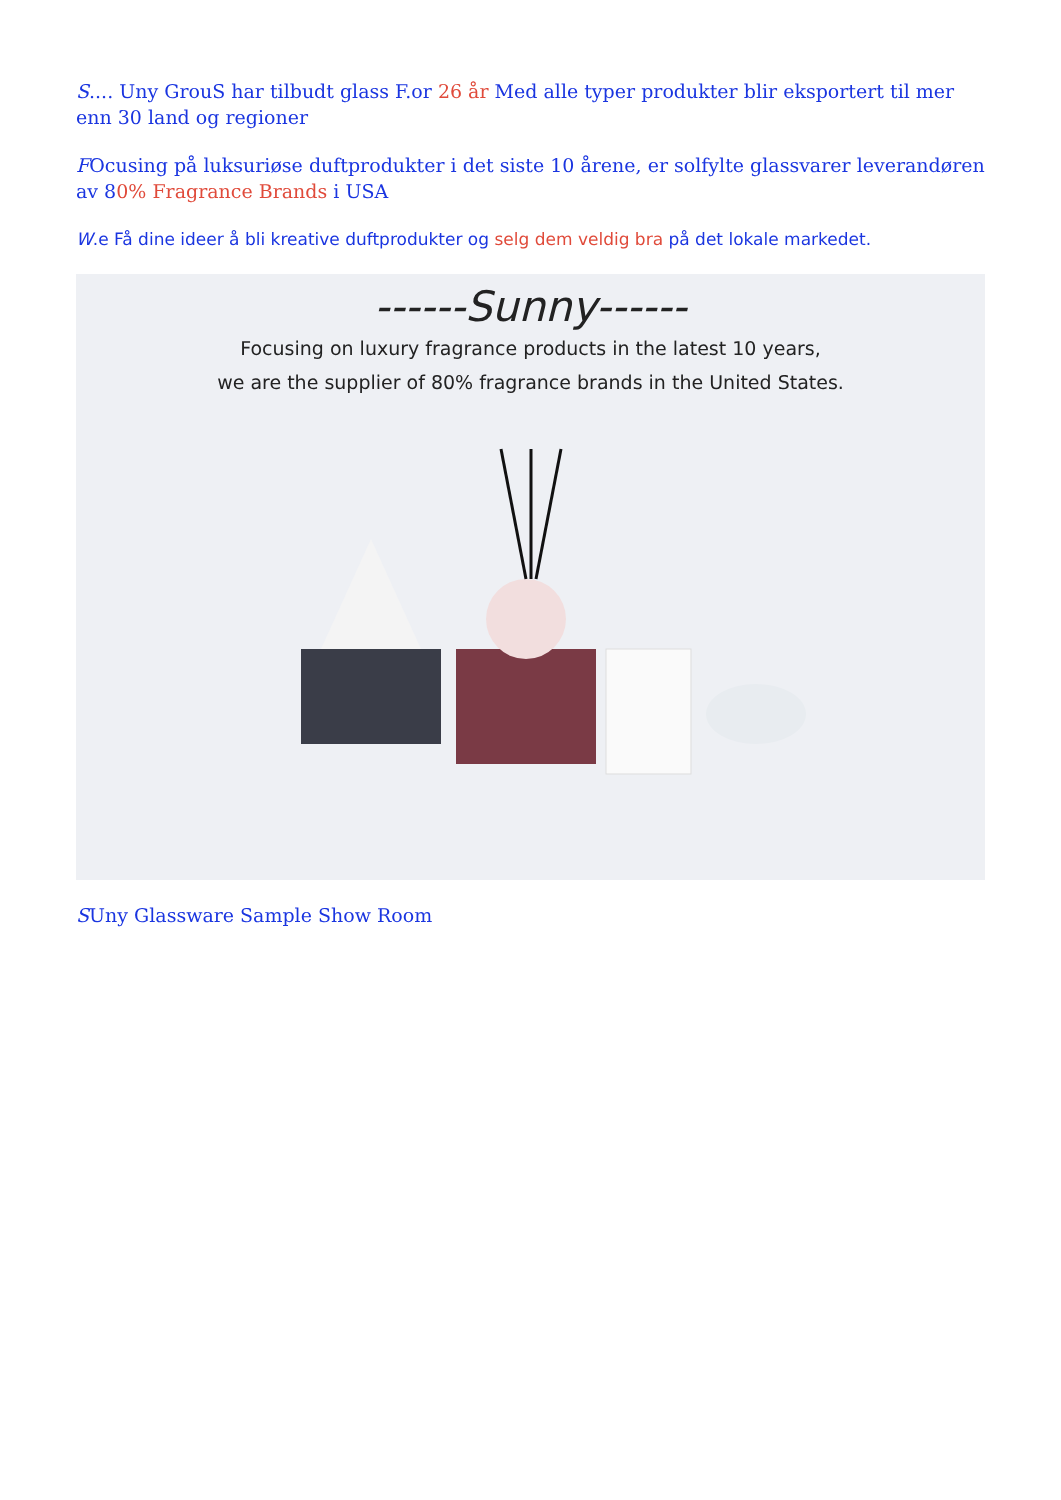S.... Uny GrouS har tilbudt glass F.or 26 år Med alle typer produkter blir eksportert til mer enn 30 land og regioner
FOcusing på luksuriøse duftprodukter i det siste 10 årene, er solfylte glassvarer leverandøren av 80% Fragrance Brands i USA
W.e Få dine ideer å bli kreative duftprodukter og selg dem veldig bra på det lokale markedet.
------Sunny------
Focusing on luxury fragrance products in the latest 10 years,
we are the supplier of 80% fragrance brands in the United States.
SUny Glassware Sample Show Room